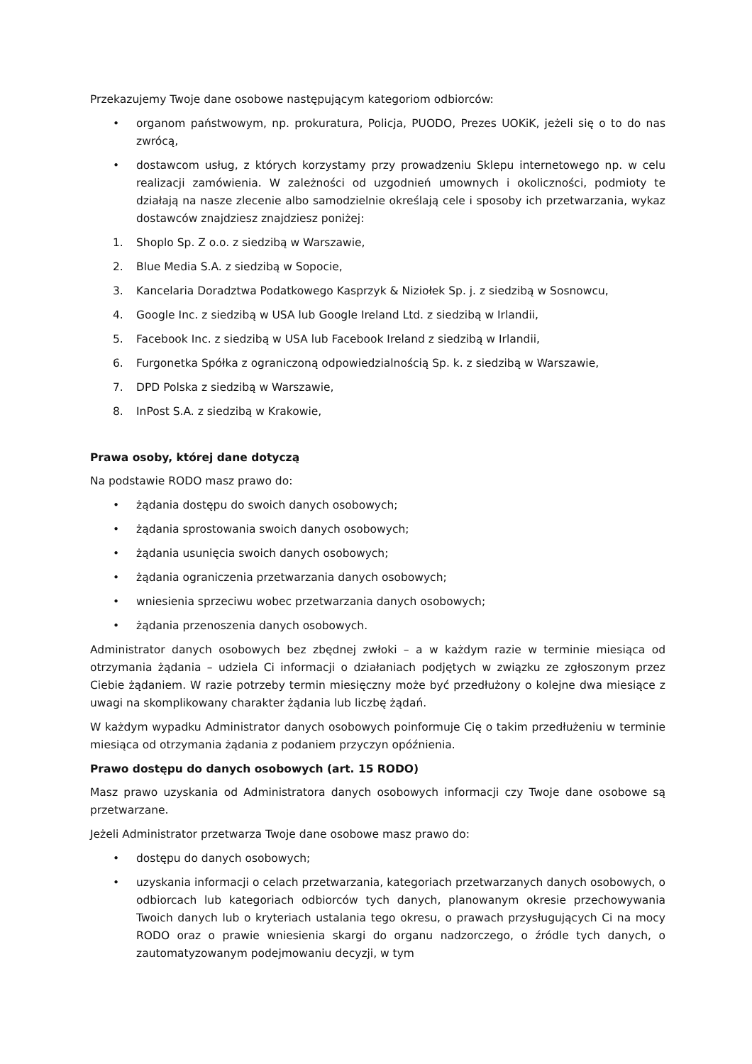Przekazujemy Twoje dane osobowe następującym kategoriom odbiorców:
• organom państwowym, np. prokuratura, Policja, PUODO, Prezes UOKiK, jeżeli się o to do nas zwrócą,
• dostawcom usług, z których korzystamy przy prowadzeniu Sklepu internetowego np. w celu realizacji zamówienia. W zależności od uzgodnień umownych i okoliczności, podmioty te działają na nasze zlecenie albo samodzielnie określają cele i sposoby ich przetwarzania, wykaz dostawców znajdziesz znajdziesz poniżej:
1. Shoplo Sp. Z o.o. z siedzibą w Warszawie,
2. Blue Media S.A. z siedzibą w Sopocie,
3. Kancelaria Doradztwa Podatkowego Kasprzyk & Niziołek Sp. j. z siedzibą w Sosnowcu,
4. Google Inc. z siedzibą w USA lub Google Ireland Ltd. z siedzibą w Irlandii,
5. Facebook Inc. z siedzibą w USA lub Facebook Ireland z siedzibą w Irlandii,
6. Furgonetka Spółka z ograniczoną odpowiedzialnością Sp. k. z siedzibą w Warszawie,
7. DPD Polska z siedzibą w Warszawie,
8. InPost S.A. z siedzibą w Krakowie,
Prawa osoby, której dane dotyczą
Na podstawie RODO masz prawo do:
• żądania dostępu do swoich danych osobowych;
• żądania sprostowania swoich danych osobowych;
• żądania usunięcia swoich danych osobowych;
• żądania ograniczenia przetwarzania danych osobowych;
• wniesienia sprzeciwu wobec przetwarzania danych osobowych;
• żądania przenoszenia danych osobowych.
Administrator danych osobowych bez zbędnej zwłoki – a w każdym razie w terminie miesiąca od otrzymania żądania – udziela Ci informacji o działaniach podjętych w związku ze zgłoszonym przez Ciebie żądaniem. W razie potrzeby termin miesięczny może być przedłużony o kolejne dwa miesiące z uwagi na skomplikowany charakter żądania lub liczbę żądań.
W każdym wypadku Administrator danych osobowych poinformuje Cię o takim przedłużeniu w terminie miesiąca od otrzymania żądania z podaniem przyczyn opóźnienia.
Prawo dostępu do danych osobowych (art. 15 RODO)
Masz prawo uzyskania od Administratora danych osobowych informacji czy Twoje dane osobowe są przetwarzane.
Jeżeli Administrator przetwarza Twoje dane osobowe masz prawo do:
• dostępu do danych osobowych;
• uzyskania informacji o celach przetwarzania, kategoriach przetwarzanych danych osobowych, o odbiorcach lub kategoriach odbiorców tych danych, planowanym okresie przechowywania Twoich danych lub o kryteriach ustalania tego okresu, o prawach przysługujących Ci na mocy RODO oraz o prawie wniesienia skargi do organu nadzorczego, o źródle tych danych, o zautomatyzowanym podejmowaniu decyzji, w tym